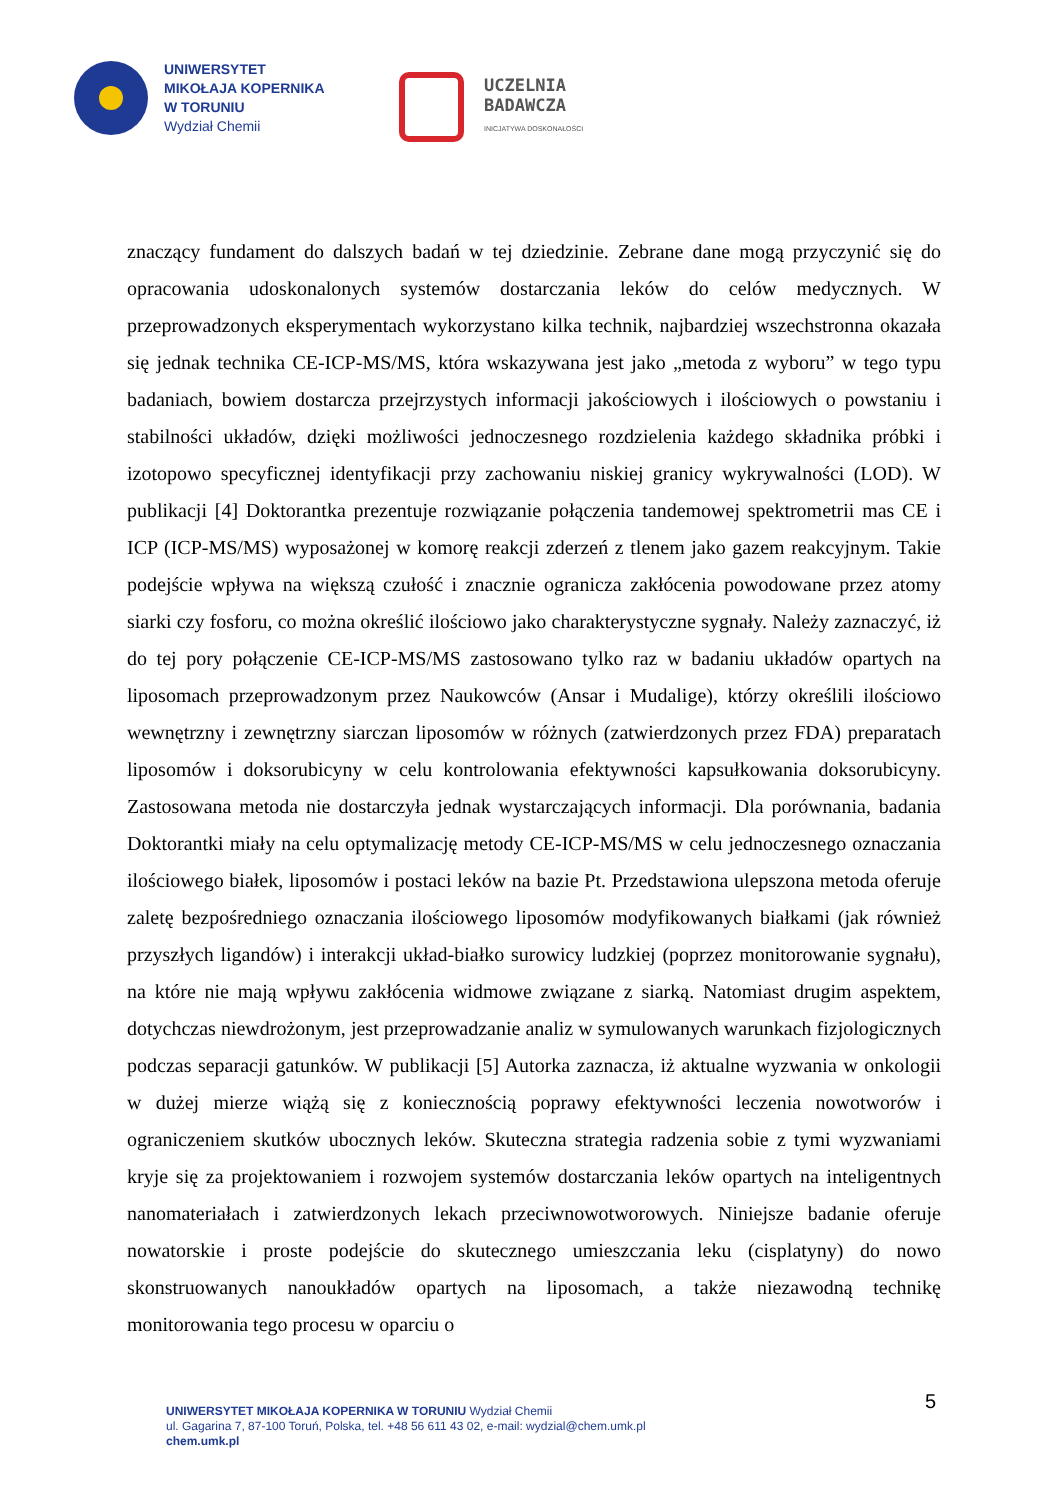UNIWERSYTET
MIKOŁAJA KOPERNIKA
W TORUNIU
Wydział Chemii
UCZELNIA
BADAWCZA
INICJATYWA DOSKONAŁOŚCI
znaczący fundament do dalszych badań w tej dziedzinie. Zebrane dane mogą przyczynić się do opracowania udoskonalonych systemów dostarczania leków do celów medycznych. W przeprowadzonych eksperymentach wykorzystano kilka technik, najbardziej wszechstronna okazała się jednak technika CE-ICP-MS/MS, która wskazywana jest jako „metoda z wyboru” w tego typu badaniach, bowiem dostarcza przejrzystych informacji jakościowych i ilościowych o powstaniu i stabilności układów, dzięki możliwości jednoczesnego rozdzielenia każdego składnika próbki i izotopowo specyficznej identyfikacji przy zachowaniu niskiej granicy wykrywalności (LOD). W publikacji [4] Doktorantka prezentuje rozwiązanie połączenia tandemowej spektrometrii mas CE i ICP (ICP-MS/MS) wyposażonej w komorę reakcji zderzeń z tlenem jako gazem reakcyjnym. Takie podejście wpływa na większą czułość i znacznie ogranicza zakłócenia powodowane przez atomy siarki czy fosforu, co można określić ilościowo jako charakterystyczne sygnały. Należy zaznaczyć, iż do tej pory połączenie CE-ICP-MS/MS zastosowano tylko raz w badaniu układów opartych na liposomach przeprowadzonym przez Naukowców (Ansar i Mudalige), którzy określili ilościowo wewnętrzny i zewnętrzny siarczan liposomów w różnych (zatwierdzonych przez FDA) preparatach liposomów i doksorubicyny w celu kontrolowania efektywności kapsułkowania doksorubicyny. Zastosowana metoda nie dostarczyła jednak wystarczających informacji. Dla porównania, badania Doktorantki miały na celu optymalizację metody CE-ICP-MS/MS w celu jednoczesnego oznaczania ilościowego białek, liposomów i postaci leków na bazie Pt. Przedstawiona ulepszona metoda oferuje zaletę bezpośredniego oznaczania ilościowego liposomów modyfikowanych białkami (jak również przyszłych ligandów) i interakcji układ-białko surowicy ludzkiej (poprzez monitorowanie sygnału), na które nie mają wpływu zakłócenia widmowe związane z siarką. Natomiast drugim aspektem, dotychczas niewdrożonym, jest przeprowadzanie analiz w symulowanych warunkach fizjologicznych podczas separacji gatunków. W publikacji [5] Autorka zaznacza, iż aktualne wyzwania w onkologii w dużej mierze wiążą się z koniecznością poprawy efektywności leczenia nowotworów i ograniczeniem skutków ubocznych leków. Skuteczna strategia radzenia sobie z tymi wyzwaniami kryje się za projektowaniem i rozwojem systemów dostarczania leków opartych na inteligentnych nanomateriałach i zatwierdzonych lekach przeciwnowotworowych. Niniejsze badanie oferuje nowatorskie i proste podejście do skutecznego umieszczania leku (cisplatyny) do nowo skonstruowanych nanoukładów opartych na liposomach, a także niezawodną technikę monitorowania tego procesu w oparciu o
5
UNIWERSYTET MIKOŁAJA KOPERNIKA W TORUNIU Wydział Chemii
ul. Gagarina 7, 87-100 Toruń, Polska, tel. +48 56 611 43 02, e-mail: wydzial@chem.umk.pl
chem.umk.pl